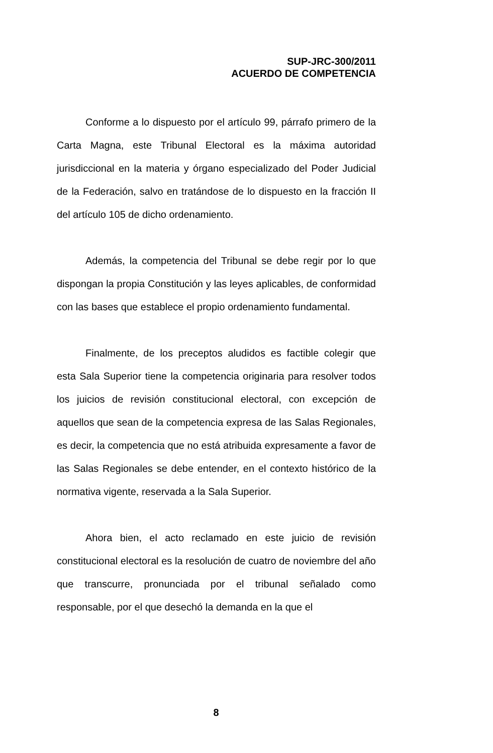SUP-JRC-300/2011
ACUERDO DE COMPETENCIA
Conforme a lo dispuesto por el artículo 99, párrafo primero de la Carta Magna, este Tribunal Electoral es la máxima autoridad jurisdiccional en la materia y órgano especializado del Poder Judicial de la Federación, salvo en tratándose de lo dispuesto en la fracción II del artículo 105 de dicho ordenamiento.
Además, la competencia del Tribunal se debe regir por lo que dispongan la propia Constitución y las leyes aplicables, de conformidad con las bases que establece el propio ordenamiento fundamental.
Finalmente, de los preceptos aludidos es factible colegir que esta Sala Superior tiene la competencia originaria para resolver todos los juicios de revisión constitucional electoral, con excepción de aquellos que sean de la competencia expresa de las Salas Regionales, es decir, la competencia que no está atribuida expresamente a favor de las Salas Regionales se debe entender, en el contexto histórico de la normativa vigente, reservada a la Sala Superior.
Ahora bien, el acto reclamado en este juicio de revisión constitucional electoral es la resolución de cuatro de noviembre del año que transcurre, pronunciada por el tribunal señalado como responsable, por el que desechó la demanda en la que el
8